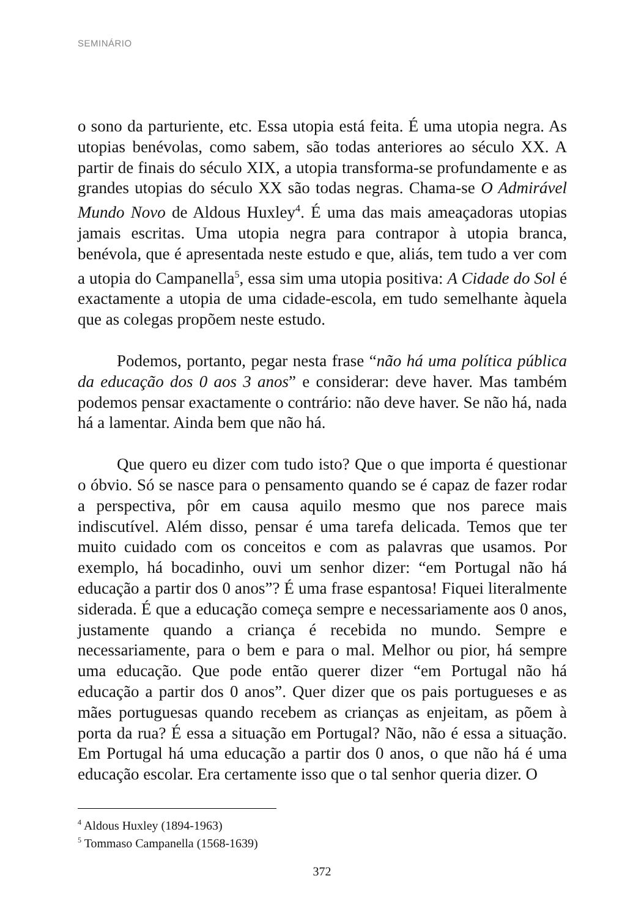SEMINÁRIO
o sono da parturiente, etc. Essa utopia está feita. É uma utopia negra. As utopias benévolas, como sabem, são todas anteriores ao século XX. A partir de finais do século XIX, a utopia transforma-se profundamente e as grandes utopias do século XX são todas negras. Chama-se O Admirável Mundo Novo de Aldous Huxley<sup>4</sup>. É uma das mais ameaçadoras utopias jamais escritas. Uma utopia negra para contrapor à utopia branca, benévola, que é apresentada neste estudo e que, aliás, tem tudo a ver com a utopia do Campanella<sup>5</sup>, essa sim uma utopia positiva: A Cidade do Sol é exactamente a utopia de uma cidade-escola, em tudo semelhante àquela que as colegas propõem neste estudo.
Podemos, portanto, pegar nesta frase “não há uma política pública da educação dos 0 aos 3 anos” e considerar: deve haver. Mas também podemos pensar exactamente o contrário: não deve haver. Se não há, nada há a lamentar. Ainda bem que não há.
Que quero eu dizer com tudo isto? Que o que importa é questionar o óbvio. Só se nasce para o pensamento quando se é capaz de fazer rodar a perspectiva, pôr em causa aquilo mesmo que nos parece mais indiscutível. Além disso, pensar é uma tarefa delicada. Temos que ter muito cuidado com os conceitos e com as palavras que usamos. Por exemplo, há bocadinho, ouvi um senhor dizer: “em Portugal não há educação a partir dos 0 anos”? É uma frase espantosa! Fiquei literalmente siderada. É que a educação começa sempre e necessariamente aos 0 anos, justamente quando a criança é recebida no mundo. Sempre e necessariamente, para o bem e para o mal. Melhor ou pior, há sempre uma educação. Que pode então querer dizer “em Portugal não há educação a partir dos 0 anos”. Quer dizer que os pais portugueses e as mães portuguesas quando recebem as crianças as enjeitam, as põem à porta da rua? É essa a situação em Portugal? Não, não é essa a situação. Em Portugal há uma educação a partir dos 0 anos, o que não há é uma educação escolar. Era certamente isso que o tal senhor queria dizer. O
<sup>4</sup> Aldous Huxley (1894-1963)
<sup>5</sup> Tommaso Campanella (1568-1639)
372